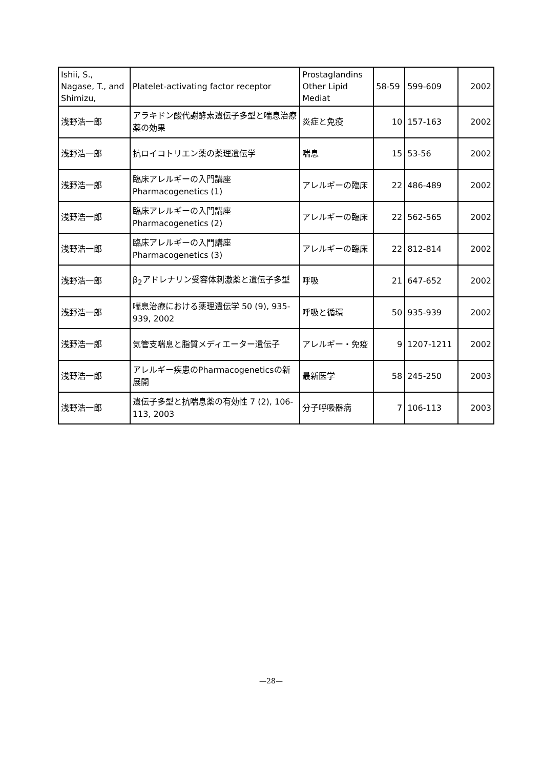| Ishii, S., Nagase, T., and Shimizu, | Platelet-activating factor receptor | Prostaglandins Other Lipid Mediat | 58-59 | 599-609 | 2002 |
| 浅野浩一郎 | アラキドン酸代謝酵素遺伝子多型と喘息治療薬の効果 | 炎症と免疫 | 10 | 157-163 | 2002 |
| 浅野浩一郎 | 抗ロイコトリエン薬の薬理遺伝学 | 喘息 | 15 | 53-56 | 2002 |
| 浅野浩一郎 | 臨床アレルギーの入門講座 Pharmacogenetics (1) | アレルギーの臨床 | 22 | 486-489 | 2002 |
| 浅野浩一郎 | 臨床アレルギーの入門講座 Pharmacogenetics (2) | アレルギーの臨床 | 22 | 562-565 | 2002 |
| 浅野浩一郎 | 臨床アレルギーの入門講座 Pharmacogenetics (3) | アレルギーの臨床 | 22 | 812-814 | 2002 |
| 浅野浩一郎 | β<sub>2</sub>アドレナリン受容体刺激薬と遺伝子多型 | 呼吸 | 21 | 647-652 | 2002 |
| 浅野浩一郎 | 喘息治療における薬理遺伝学 50 (9), 935-939, 2002 | 呼吸と循環 | 50 | 935-939 | 2002 |
| 浅野浩一郎 | 気管支喘息と脂質メディエーター遺伝子 | アレルギー・免疫 | 9 | 1207-1211 | 2002 |
| 浅野浩一郎 | アレルギー疾患のPharmacogeneticsの新展開 | 最新医学 | 58 | 245-250 | 2003 |
| 浅野浩一郎 | 遺伝子多型と抗喘息薬の有効性 7 (2), 106-113, 2003 | 分子呼吸器病 | 7 | 106-113 | 2003 |
—28—